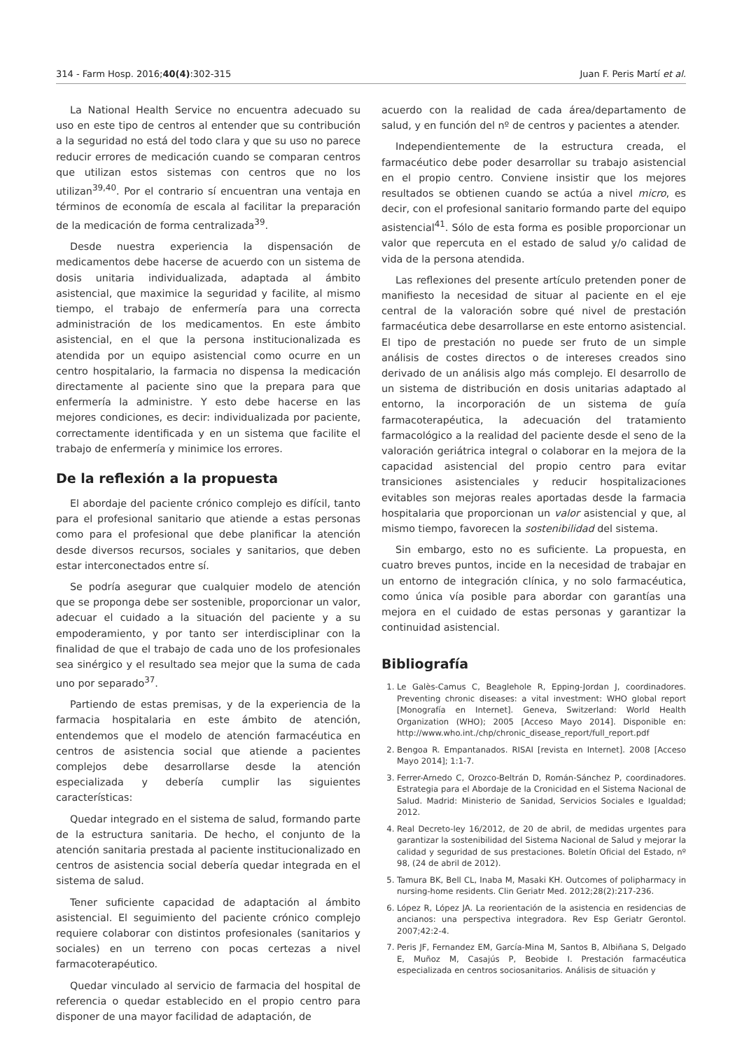314 - Farm Hosp. 2016;40(4):302-315 Juan F. Peris Martí et al.
La National Health Service no encuentra adecuado su uso en este tipo de centros al entender que su contribución a la seguridad no está del todo clara y que su uso no parece reducir errores de medicación cuando se comparan centros que utilizan estos sistemas con centros que no los utilizan<sup>39,40</sup>. Por el contrario sí encuentran una ventaja en términos de economía de escala al facilitar la preparación de la medicación de forma centralizada<sup>39</sup>.
Desde nuestra experiencia la dispensación de medicamentos debe hacerse de acuerdo con un sistema de dosis unitaria individualizada, adaptada al ámbito asistencial, que maximice la seguridad y facilite, al mismo tiempo, el trabajo de enfermería para una correcta administración de los medicamentos. En este ámbito asistencial, en el que la persona institucionalizada es atendida por un equipo asistencial como ocurre en un centro hospitalario, la farmacia no dispensa la medicación directamente al paciente sino que la prepara para que enfermería la administre. Y esto debe hacerse en las mejores condiciones, es decir: individualizada por paciente, correctamente identificada y en un sistema que facilite el trabajo de enfermería y minimice los errores.
De la reflexión a la propuesta
El abordaje del paciente crónico complejo es difícil, tanto para el profesional sanitario que atiende a estas personas como para el profesional que debe planificar la atención desde diversos recursos, sociales y sanitarios, que deben estar interconectados entre sí.
Se podría asegurar que cualquier modelo de atención que se proponga debe ser sostenible, proporcionar un valor, adecuar el cuidado a la situación del paciente y a su empoderamiento, y por tanto ser interdisciplinar con la finalidad de que el trabajo de cada uno de los profesionales sea sinérgico y el resultado sea mejor que la suma de cada uno por separado<sup>37</sup>.
Partiendo de estas premisas, y de la experiencia de la farmacia hospitalaria en este ámbito de atención, entendemos que el modelo de atención farmacéutica en centros de asistencia social que atiende a pacientes complejos debe desarrollarse desde la atención especializada y debería cumplir las siguientes características:
Quedar integrado en el sistema de salud, formando parte de la estructura sanitaria. De hecho, el conjunto de la atención sanitaria prestada al paciente institucionalizado en centros de asistencia social debería quedar integrada en el sistema de salud.
Tener suficiente capacidad de adaptación al ámbito asistencial. El seguimiento del paciente crónico complejo requiere colaborar con distintos profesionales (sanitarios y sociales) en un terreno con pocas certezas a nivel farmacoterapéutico.
Quedar vinculado al servicio de farmacia del hospital de referencia o quedar establecido en el propio centro para disponer de una mayor facilidad de adaptación, de
acuerdo con la realidad de cada área/departamento de salud, y en función del nº de centros y pacientes a atender.
Independientemente de la estructura creada, el farmacéutico debe poder desarrollar su trabajo asistencial en el propio centro. Conviene insistir que los mejores resultados se obtienen cuando se actúa a nivel micro, es decir, con el profesional sanitario formando parte del equipo asistencial<sup>41</sup>. Sólo de esta forma es posible proporcionar un valor que repercuta en el estado de salud y/o calidad de vida de la persona atendida.
Las reflexiones del presente artículo pretenden poner de manifiesto la necesidad de situar al paciente en el eje central de la valoración sobre qué nivel de prestación farmacéutica debe desarrollarse en este entorno asistencial. El tipo de prestación no puede ser fruto de un simple análisis de costes directos o de intereses creados sino derivado de un análisis algo más complejo. El desarrollo de un sistema de distribución en dosis unitarias adaptado al entorno, la incorporación de un sistema de guía farmacoterapéutica, la adecuación del tratamiento farmacológico a la realidad del paciente desde el seno de la valoración geriátrica integral o colaborar en la mejora de la capacidad asistencial del propio centro para evitar transiciones asistenciales y reducir hospitalizaciones evitables son mejoras reales aportadas desde la farmacia hospitalaria que proporcionan un valor asistencial y que, al mismo tiempo, favorecen la sostenibilidad del sistema.
Sin embargo, esto no es suficiente. La propuesta, en cuatro breves puntos, incide en la necesidad de trabajar en un entorno de integración clínica, y no solo farmacéutica, como única vía posible para abordar con garantías una mejora en el cuidado de estas personas y garantizar la continuidad asistencial.
Bibliografía
1. Le Galès-Camus C, Beaglehole R, Epping-Jordan J, coordinadores. Preventing chronic diseases: a vital investment: WHO global report [Monografía en Internet]. Geneva, Switzerland: World Health Organization (WHO); 2005 [Acceso Mayo 2014]. Disponible en: http://www.who.int./chp/chronic_disease_report/full_report.pdf
2. Bengoa R. Empantanados. RISAI [revista en Internet]. 2008 [Acceso Mayo 2014]; 1:1-7.
3. Ferrer-Arnedo C, Orozco-Beltrán D, Román-Sánchez P, coordinadores. Estrategia para el Abordaje de la Cronicidad en el Sistema Nacional de Salud. Madrid: Ministerio de Sanidad, Servicios Sociales e Igualdad; 2012.
4. Real Decreto-ley 16/2012, de 20 de abril, de medidas urgentes para garantizar la sostenibilidad del Sistema Nacional de Salud y mejorar la calidad y seguridad de sus prestaciones. Boletín Oficial del Estado, nº 98, (24 de abril de 2012).
5. Tamura BK, Bell CL, Inaba M, Masaki KH. Outcomes of polipharmacy in nursing-home residents. Clin Geriatr Med. 2012;28(2):217-236.
6. López R, López JA. La reorientación de la asistencia en residencias de ancianos: una perspectiva integradora. Rev Esp Geriatr Gerontol. 2007;42:2-4.
7. Peris JF, Fernandez EM, García-Mina M, Santos B, Albiñana S, Delgado E, Muñoz M, Casajús P, Beobide I. Prestación farmacéutica especializada en centros sociosanitarios. Análisis de situación y